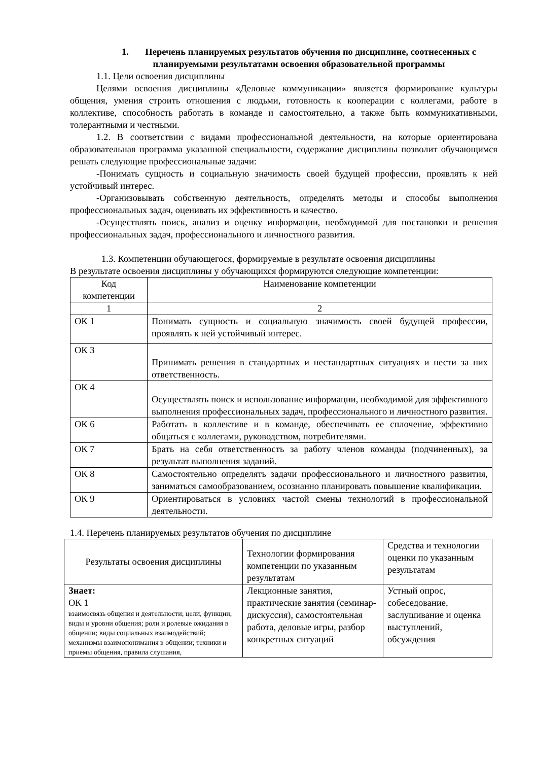1. Перечень планируемых результатов обучения по дисциплине, соотнесенных с планируемыми результатами освоения образовательной программы
1.1. Цели освоения дисциплины
Целями освоения дисциплины «Деловые коммуникации» является формирование культуры общения, умения строить отношения с людьми, готовность к кооперации с коллегами, работе в коллективе, способность работать в команде и самостоятельно, а также быть коммуникативными, толерантными и честными.
1.2. В соответствии с видами профессиональной деятельности, на которые ориентирована образовательная программа указанной специальности, содержание дисциплины позволит обучающимся решать следующие профессиональные задачи:
-Понимать сущность и социальную значимость своей будущей профессии, проявлять к ней устойчивый интерес.
-Организовывать собственную деятельность, определять методы и способы выполнения профессиональных задач, оценивать их эффективность и качество.
-Осуществлять поиск, анализ и оценку информации, необходимой для постановки и решения профессиональных задач, профессионального и личностного развития.
1.3. Компетенции обучающегося, формируемые в результате освоения дисциплины
В результате освоения дисциплины у обучающихся формируются следующие компетенции:
| Код компетенции | Наименование компетенции |
| --- | --- |
| 1 | 2 |
| ОК 1 | Понимать сущность и социальную значимость своей будущей профессии, проявлять к ней устойчивый интерес. |
| ОК 3 | Принимать решения в стандартных и нестандартных ситуациях и нести за них ответственность. |
| ОК 4 | Осуществлять поиск и использование информации, необходимой для эффективного выполнения профессиональных задач, профессионального и личностного развития. |
| ОК 6 | Работать в коллективе и в команде, обеспечивать ее сплочение, эффективно общаться с коллегами, руководством, потребителями. |
| ОК 7 | Брать на себя ответственность за работу членов команды (подчиненных), за результат выполнения заданий. |
| ОК 8 | Самостоятельно определять задачи профессионального и личностного развития, заниматься самообразованием, осознанно планировать повышение квалификации. |
| ОК 9 | Ориентироваться в условиях частой смены технологий в профессиональной деятельности. |
1.4. Перечень планируемых результатов обучения по дисциплине
| Результаты освоения дисциплины | Технологии формирования компетенции по указанным результатам | Средства и технологии оценки по указанным результатам |
| --- | --- | --- |
| Знает: ОК 1 взаимосвязь общения и деятельности; цели, функции, виды и уровни общения; роли и ролевые ожидания в общении; виды социальных взаимодействий; механизмы взаимопонимания в общении; техники и приемы общения, правила слушания, | Лекционные занятия, практические занятия (семинар-дискуссия), самостоятельная работа, деловые игры, разбор конкретных ситуаций | Устный опрос, собеседование, заслушивание и оценка выступлений, обсуждения |